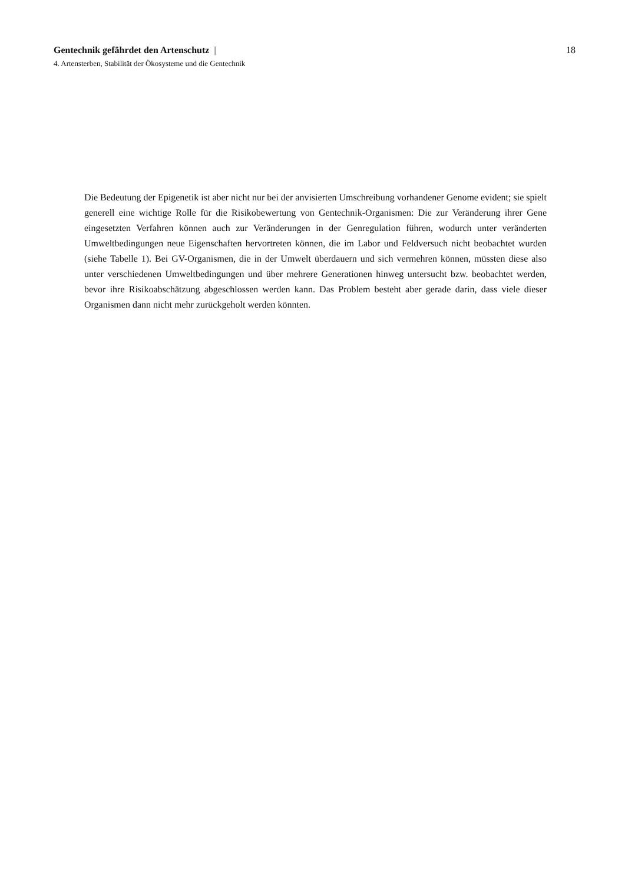Gentechnik gefährdet den Artenschutz | 18
4. Artensterben, Stabilität der Ökosysteme und die Gentechnik
Die Bedeutung der Epigenetik ist aber nicht nur bei der anvisierten Umschreibung vorhandener Genome evident; sie spielt generell eine wichtige Rolle für die Risikobewertung von Gentechnik-Organismen: Die zur Veränderung ihrer Gene eingesetzten Verfahren können auch zur Veränderungen in der Genregulation führen, wodurch unter veränderten Umweltbedingungen neue Eigenschaften hervortreten können, die im Labor und Feldversuch nicht beobachtet wurden (siehe Tabelle 1). Bei GV-Organismen, die in der Umwelt überdauern und sich vermehren können, müssten diese also unter verschiedenen Umweltbedingungen und über mehrere Generationen hinweg untersucht bzw. beobachtet werden, bevor ihre Risikoabschätzung abgeschlossen werden kann. Das Problem besteht aber gerade darin, dass viele dieser Organismen dann nicht mehr zurückgeholt werden könnten.